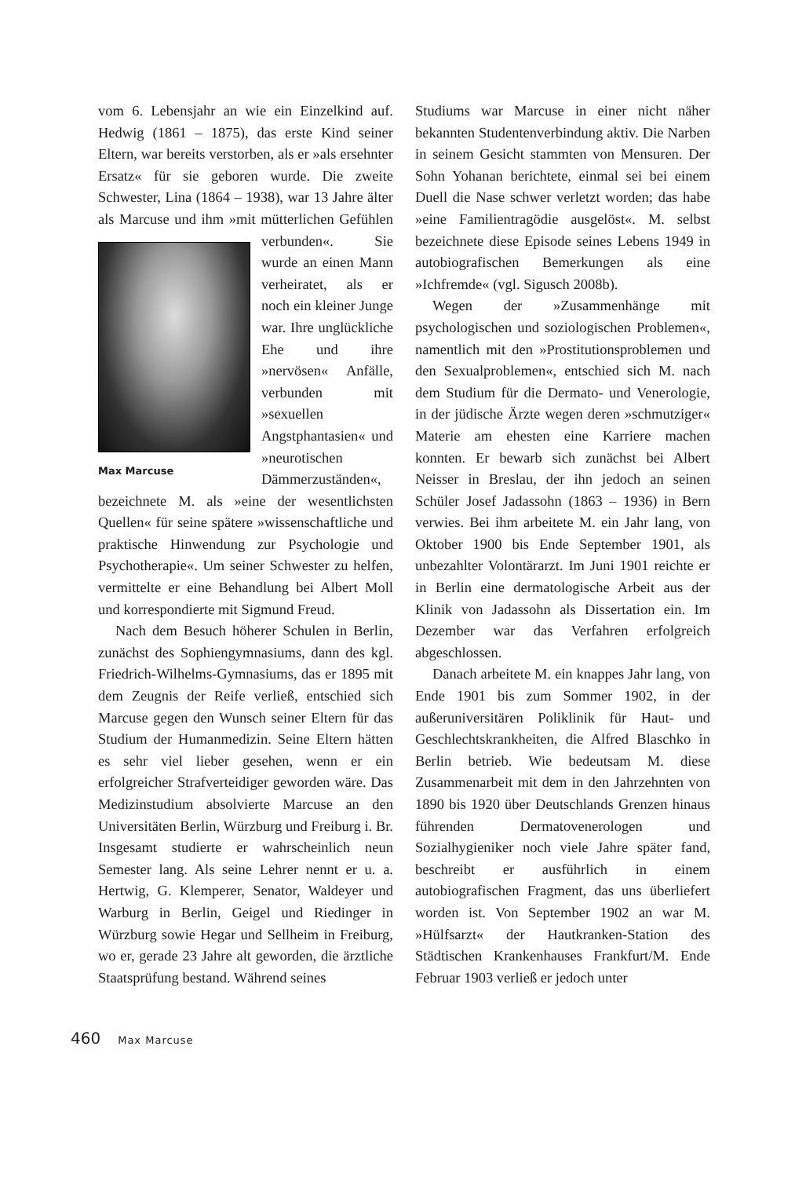vom 6. Lebensjahr an wie ein Einzelkind auf. Hedwig (1861 – 1875), das erste Kind seiner Eltern, war bereits verstorben, als er »als ersehnter Ersatz« für sie geboren wurde. Die zweite Schwester, Lina (1864 – 1938), war 13 Jahre älter als Marcuse und ihm »mit Max Marcuse mütterlichen Gefühlen verbunden«. Sie wurde an einen Mann verheiratet, als er noch ein kleiner Junge war. Ihre unglückliche Ehe und ihre »nervösen« Anfälle, verbunden mit »sexuellen Angstphantasien« und »neurotischen Dämmerzuständen«, bezeichnete M. als »eine der wesentlichsten Quellen« für seine spätere »wissenschaftliche und praktische Hinwendung zur Psychologie und Psychotherapie«. Um seiner Schwester zu helfen, vermittelte er eine Behandlung bei Albert Moll und korrespondierte mit Sigmund Freud.
Nach dem Besuch höherer Schulen in Berlin, zunächst des Sophiengymnasiums, dann des kgl. Friedrich-Wilhelms-Gymnasiums, das er 1895 mit dem Zeugnis der Reife verließ, entschied sich Marcuse gegen den Wunsch seiner Eltern für das Studium der Humanmedizin. Seine Eltern hätten es sehr viel lieber gesehen, wenn er ein erfolgreicher Strafverteidiger geworden wäre. Das Medizinstudium absolvierte Marcuse an den Universitäten Berlin, Würzburg und Freiburg i. Br. Insgesamt studierte er wahrscheinlich neun Semester lang. Als seine Lehrer nennt er u. a. Hertwig, G. Klemperer, Senator, Waldeyer und Warburg in Berlin, Geigel und Riedinger in Würzburg sowie Hegar und Sellheim in Freiburg, wo er, gerade 23 Jahre alt geworden, die ärztliche Staatsprüfung bestand. Während seines
Studiums war Marcuse in einer nicht näher bekannten Studentenverbindung aktiv. Die Narben in seinem Gesicht stammten von Mensuren. Der Sohn Yohanan berichtete, einmal sei bei einem Duell die Nase schwer verletzt worden; das habe »eine Familientragödie ausgelöst«. M. selbst bezeichnete diese Episode seines Lebens 1949 in autobiografischen Bemerkungen als eine »Ichfremde« (vgl. Sigusch 2008b).
Wegen der »Zusammenhänge mit psychologischen und soziologischen Problemen«, namentlich mit den »Prostitutionsproblemen und den Sexualproblemen«, entschied sich M. nach dem Studium für die Dermato- und Venerologie, in der jüdische Ärzte wegen deren »schmutziger« Materie am ehesten eine Karriere machen konnten. Er bewarb sich zunächst bei Albert Neisser in Breslau, der ihn jedoch an seinen Schüler Josef Jadassohn (1863 – 1936) in Bern verwies. Bei ihm arbeitete M. ein Jahr lang, von Oktober 1900 bis Ende September 1901, als unbezahlter Volontärarzt. Im Juni 1901 reichte er in Berlin eine dermatologische Arbeit aus der Klinik von Jadassohn als Dissertation ein. Im Dezember war das Verfahren erfolgreich abgeschlossen.
Danach arbeitete M. ein knappes Jahr lang, von Ende 1901 bis zum Sommer 1902, in der außeruniversitären Poliklinik für Haut- und Geschlechtskrankheiten, die Alfred Blaschko in Berlin betrieb. Wie bedeutsam M. diese Zusammenarbeit mit dem in den Jahrzehnten von 1890 bis 1920 über Deutschlands Grenzen hinaus führenden Dermatovenerologen und Sozialhygieniker noch viele Jahre später fand, beschreibt er ausführlich in einem autobiografischen Fragment, das uns überliefert worden ist. Von September 1902 an war M. »Hülfsarzt« der Hautkranken-Station des Städtischen Krankenhauses Frankfurt/M. Ende Februar 1903 verließ er jedoch unter
460 Max Marcuse